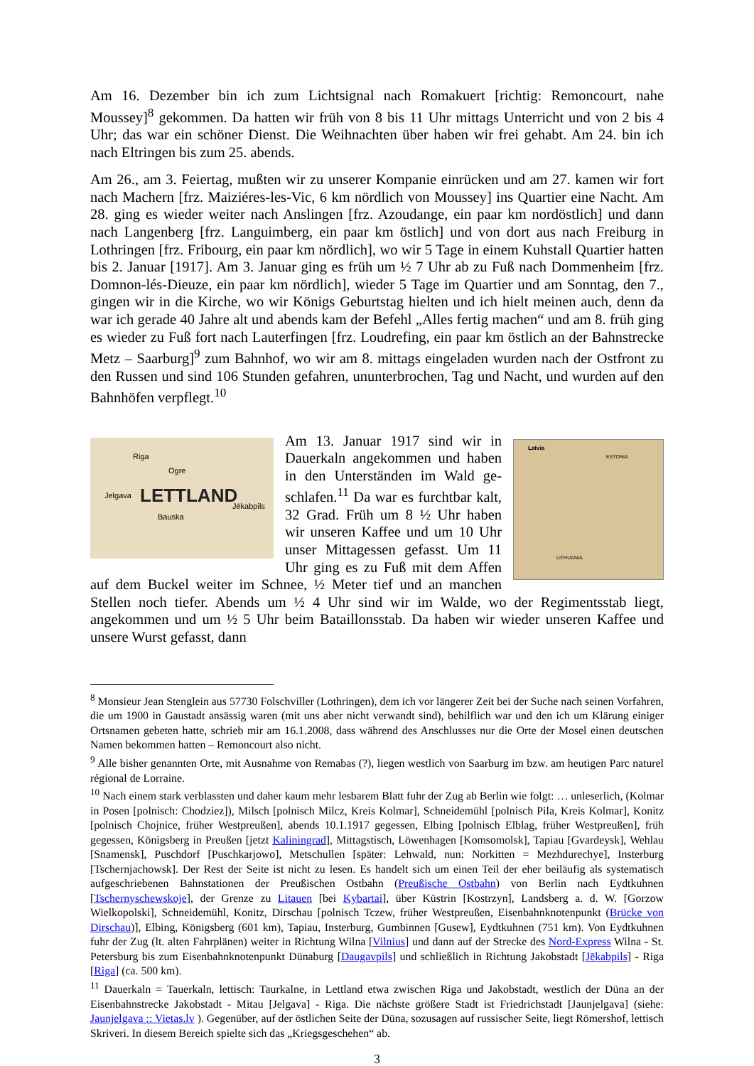Am 16. Dezember bin ich zum Lichtsignal nach Romakuert [richtig: Remoncourt, nahe Moussey]<sup>8</sup> gekommen. Da hatten wir früh von 8 bis 11 Uhr mittags Unterricht und von 2 bis 4 Uhr; das war ein schöner Dienst. Die Weihnachten über haben wir frei gehabt. Am 24. bin ich nach Eltringen bis zum 25. abends.
Am 26., am 3. Feiertag, mußten wir zu unserer Kompanie einrücken und am 27. kamen wir fort nach Machern [frz. Maiziéres-les-Vic, 6 km nördlich von Moussey] ins Quartier eine Nacht. Am 28. ging es wieder weiter nach Anslingen [frz. Azoudange, ein paar km nordöst­lich] und dann nach Langenberg [frz. Languimberg, ein paar km östlich] und von dort aus nach Freiburg in Lothringen [frz. Fribourg, ein paar km nördlich], wo wir 5 Tage in einem Kuhstall Quartier hatten bis 2. Januar [1917]. Am 3. Januar ging es früh um ½ 7 Uhr ab zu Fuß nach Dommenheim [frz. Domnon-lés-Dieuze, ein paar km nördlich], wieder 5 Tage im Quartier und am Sonntag, den 7., gingen wir in die Kirche, wo wir Königs Geburtstag hielten und ich hielt meinen auch, denn da war ich gerade 40 Jahre alt und abends kam der Befehl „Alles fertig machen“ und am 8. früh ging es wieder zu Fuß fort nach Lauterfingen [frz. Loudrefing, ein paar km östlich an der Bahnstrecke Metz – Saarburg]<sup>9</sup> zum Bahnhof, wo wir am 8. mittags eingeladen wurden nach der Ostfront zu den Russen und sind 106 Stunden ge­fahren, ununterbrochen, Tag und Nacht, und wurden auf den Bahnhöfen verpflegt.<sup>10</sup>
LETTLAND
Riga
Ogre
Jēkabpils
Jelgava
Bauska
Latvia
ESTONIA
LITHUANIA
Am 13. Januar 1917 sind wir in Dauerkaln angekommen und haben in den Unterständen im Wald ge­schlafen.<sup>11</sup> Da war es furchtbar kalt, 32 Grad. Früh um 8 ½ Uhr haben wir unseren Kaffee und um 10 Uhr unser Mittagessen gefasst. Um 11 Uhr ging es zu Fuß mit dem Affen auf dem Buckel weiter im Schnee, ½ Meter tief und an manchen Stellen noch tiefer. Abends um ½ 4 Uhr sind wir im Walde, wo der Regimentsstab liegt, angekommen und um ½ 5 Uhr beim Bataillonsstab. Da haben wir wieder unseren Kaffee und unsere Wurst gefasst, dann
<sup>8</sup> Monsieur Jean Stenglein aus 57730 Folschviller (Lothringen), dem ich vor längerer Zeit bei der Suche nach seinen Vorfahren, die um 1900 in Gaustadt ansässig waren (mit uns aber nicht verwandt sind), behilflich war und den ich um Klärung einiger Ortsnamen gebeten hatte, schrieb mir am 16.1.2008, dass während des Anschlusses nur die Orte der Mosel einen deutschen Namen bekommen hatten – Remoncourt also nicht.
<sup>9</sup> Alle bisher genannten Orte, mit Ausnahme von Remabas (?), liegen westlich von Saarburg im bzw. am heuti­gen Parc naturel régional de Lorraine.
<sup>10</sup> Nach einem stark verblassten und daher kaum mehr lesbarem Blatt fuhr der Zug ab Berlin wie folgt: … unleserlich, (Kolmar in Posen [polnisch: Chodziez]), Milsch [polnisch Milcz, Kreis Kolmar], Schneidemühl [polnisch Pila, Kreis Kolmar], Konitz [polnisch Chojnice, früher Westpreußen], abends 10.1.1917 gegessen, Elbing [polnisch Elblag, früher Westpreußen], früh gegessen, Königsberg in Preußen [jetzt Kaliningrad], Mit­tagstisch, Löwenhagen [Komsomolsk], Tapiau [Gvardeysk], Wehlau [Snamensk], Puschdorf [Puschkarjowo], Metschullen [später: Lehwald, nun: Norkitten = Mezhdurechye], Insterburg [Tschernjachowsk]. Der Rest der Seite ist nicht zu lesen. Es handelt sich um einen Teil der eher beiläufig als systematisch aufgeschriebenen Bahn­stationen der Preußischen Ostbahn (Preußische Ostbahn) von Berlin nach Eydtkuhnen [Tschernyschewskoje], der Grenze zu Litauen [bei Kybartai], über Küstrin [Kostrzyn], Landsberg a. d. W. [Gorzow Wielkopolski], Schneidemühl, Konitz, Dirschau [polnisch Tczew, früher Westpreußen, Eisenbahnknotenpunkt (Brücke von Dirschau)], Elbing, Königsberg (601 km), Tapiau, Insterburg, Gumbinnen [Gusew], Eydtkuhnen (751 km). Von Eydtkuhnen fuhr der Zug (lt. alten Fahrplänen) weiter in Richtung Wilna [Vilnius] und dann auf der Strecke des Nord-Express Wilna - St. Petersburg bis zum Eisenbahnknotenpunkt Dünaburg [Daugavpils] und schließlich in Richtung Jakobstadt [Jēkabpils] - Riga [Riga] (ca. 500 km).
<sup>11</sup> Dauerkaln = Tauerkaln, lettisch: Taurkalne, in Lettland etwa zwischen Riga und Jakobstadt, westlich der Düna an der Eisenbahnstrecke Jakobstadt - Mitau [Jelgava] - Riga. Die nächste größere Stadt ist Friedrichstadt [Jaun­jelgava] (siehe: Jaunjelgava :: Vietas.lv ). Gegenüber, auf der östlichen Seite der Düna, sozusagen auf russischer Seite, liegt Römershof, lettisch Skriveri. In diesem Bereich spielte sich das „Kriegsgeschehen“ ab.
3